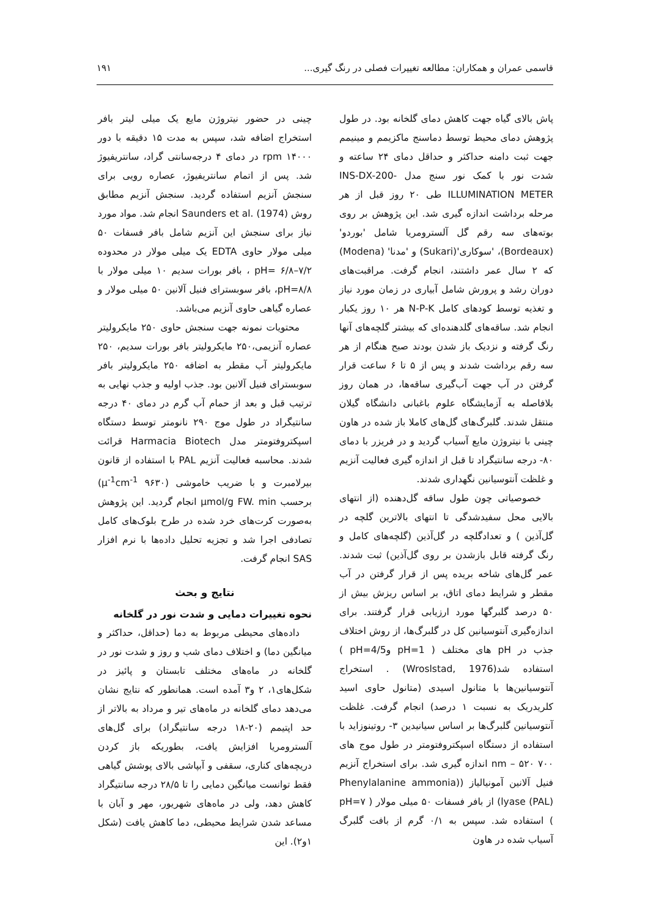قاسمی عمران و همکاران: مطالعه تغییرات فصلی در رنگ گیری... ۱۹۱
پاش بالای گیاه جهت کاهش دمای گلخانه بود. در طول پژوهش دمای محیط توسط دماسنج ماکزیمم و مینیمم جهت ثبت دامنه حداکثر و حداقل دمای ۲۴ ساعته و شدت نور با کمک نور سنج مدل INS-DX-200- ILLUMINATION METER طی ۲۰ روز قبل از هر مرحله برداشت اندازه گیری شد. این پژوهش بر روی بوته‌های سه رقم گل آلسترومریا شامل 'بوردو' (Bordeaux)، 'سوکاری'(Sukari) و 'مدنا' (Modena) که ۲ سال عمر داشتند، انجام گرفت. مراقبت‌های دوران رشد و پرورش شامل آبیاری در زمان مورد نیاز و تغذیه توسط کودهای کامل N-P-K هر ۱۰ روز یکبار انجام شد. ساقه‌های گلدهنده‌ای که بیشتر گلچه‌های آنها رنگ گرفته و نزدیک باز شدن بودند صبح هنگام از هر سه رقم برداشت شدند و پس از ۵ تا ۶ ساعت قرار گرفتن در آب جهت آب‌گیری ساقه‌ها، در همان روز بلافاصله به آزمایشگاه علوم باغبانی دانشگاه گیلان منتقل شدند. گلبرگ‌های گل‌های کاملا باز شده در هاون چینی با نیتروژن مایع آسیاب گردید و در فریزر با دمای ۸۰- درجه سانتیگراد تا قبل از اندازه گیری فعالیت آنزیم و غلظت آنتوسیانین نگهداری شدند.
خصوصیاتی چون طول ساقه گل‌دهنده (از انتهای بالایی محل سفیدشدگی تا انتهای بالاترین گلچه در گل‌آذین ) و تعدادگلچه در گل‌آذین (گلچه‌های کامل و رنگ گرفته قابل بازشدن بر روی گل‌آذین) ثبت شدند. عمر گل‌های شاخه بریده پس از قرار گرفتن در آب مقطر و شرایط دمای اتاق، بر اساس ریزش بیش از ۵۰ درصد گلبرگها مورد ارزیابی قرار گرفتند. برای اندازه‌گیری آنتوسیانین کل در گلبرگ‌ها، از روش اختلاف جذب در pH های مختلف ( pH=1 وpH=4/5 ) استفاده شد(Wroslstad, 1976) . استخراج آنتوسیانین‌ها با متانول اسیدی (متانول حاوی اسید کلریدریک به نسبت ۱ درصد) انجام گرفت. غلظت آنتوسیانین گلبرگ‌ها بر اساس سیانیدین ۳- روتینوزاید با استفاده از دستگاه اسپکتروفتومتر در طول موج های ۷۰۰ nm – ۵۲۰ اندازه گیری شد. برای استخراج آنزیم فنیل آلانین آمونیالیاز ((Phenylalanine ammonia lyase (PAL)) از بافر فسفات ۵۰ میلی مولار ( pH=۷ ) استفاده شد. سپس به ۰/۱ گرم از بافت گلبرگ آسیاب شده در هاون
چینی در حضور نیتروژن مایع یک میلی لیتر بافر استخراج اضافه شد، سپس به مدت ۱۵ دقیقه با دور ۱۴۰۰۰ rpm در دمای ۴ درجه‌سانتی گراد، سانتریفیوژ شد. پس از اتمام سانتریفیوژ، عصاره رویی برای سنجش آنزیم استفاده گردید. سنجش آنزیم مطابق روش Saunders et al. (1974) انجام شد. مواد مورد نیاز برای سنجش این آنزیم شامل بافر فسفات ۵۰ میلی مولار حاوی EDTA یک میلی مولار در محدوده ۷/۲–۶/۸ =pH ، بافر بورات سدیم ۱۰ میلی مولار با pH=۸/۸، بافر سوبسترای فنیل آلانین ۵۰ میلی مولار و عصاره گیاهی حاوی آنزیم می‌باشد.
محتویات نمونه جهت سنجش حاوی ۲۵۰ مایکرولیتر عصاره آنزیمی،۲۵۰ مایکرولیتر بافر بورات سدیم، ۲۵۰ مایکرولیتر آب مقطر به اضافه ۲۵۰ مایکرولیتر بافر سوبسترای فنیل آلانین بود. جذب اولیه و جذب نهایی به ترتیب قبل و بعد از حمام آب گرم در دمای ۴۰ درجه سانتیگراد در طول موج ۲۹۰ نانومتر توسط دستگاه اسپکتروفتومتر مدل Harmacia Biotech قرائت شدند. محاسبه فعالیت آنزیم PAL با استفاده از قانون بیرلامبرت و با ضریب خاموشی (μ<sup>-1</sup>cm<sup>-1</sup> ۹۶۳۰) برحسب μmol/g FW. min انجام گردید. این پژوهش به‌صورت کرت‌های خرد شده در طرح بلوک‌های کامل تصادفی اجرا شد و تجزیه تحلیل داده‌ها با نرم افزار SAS انجام گرفت.
نتایج و بحث
نحوه تغییرات دمایی و شدت نور در گلخانه
داده‌های محیطی مربوط به دما (حداقل، حداکثر و میانگین دما) و اختلاف دمای شب و روز و شدت نور در گلخانه در ماه‌های مختلف تابستان و پائیز در شکل‌های۱، ۲ و۳ آمده است. همانطور که نتایج نشان می‌دهد دمای گلخانه در ماه‌های تیر و مرداد به بالاتر از حد اپتیمم (۲۰-۱۸ درجه سانتیگراد) برای گل‌های آلسترومریا افزایش یافت، بطوریکه باز کردن دریچه‌های کناری، سقفی و آبپاشی بالای پوشش گیاهی فقط توانست میانگین دمایی را تا ۲۸/۵ درجه سانتیگراد کاهش دهد، ولی در ماه‌های شهریور، مهر و آبان با مساعد شدن شرایط محیطی، دما کاهش یافت (شکل ۱و۲). این